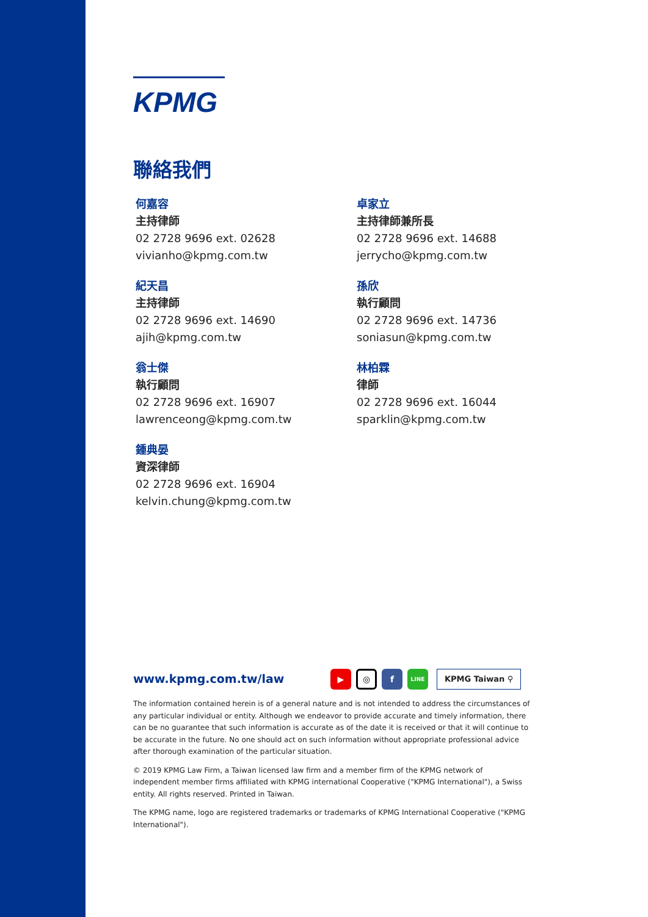KPMG
聯絡我們
何嘉容
主持律師
02 2728 9696 ext. 02628
vivianho@kpmg.com.tw
卓家立
主持律師兼所長
02 2728 9696 ext. 14688
jerrycho@kpmg.com.tw
紀天昌
主持律師
02 2728 9696 ext. 14690
ajih@kpmg.com.tw
孫欣
執行顧問
02 2728 9696 ext. 14736
soniasun@kpmg.com.tw
翁士傑
執行顧問
02 2728 9696 ext. 16907
lawrenceong@kpmg.com.tw
林柏霖
律師
02 2728 9696 ext. 16044
sparklin@kpmg.com.tw
鍾典晏
資深律師
02 2728 9696 ext. 16904
kelvin.chung@kpmg.com.tw
www.kpmg.com.tw/law ▶ ◎ f LINE KPMG Taiwan ⚲
The information contained herein is of a general nature and is not intended to address the circumstances of any particular individual or entity. Although we endeavor to provide accurate and timely information, there can be no guarantee that such information is accurate as of the date it is received or that it will continue to be accurate in the future. No one should act on such information without appropriate professional advice after thorough examination of the particular situation.
© 2019 KPMG Law Firm, a Taiwan licensed law firm and a member firm of the KPMG network of independent member firms affiliated with KPMG international Cooperative ("KPMG International"), a Swiss entity. All rights reserved. Printed in Taiwan.
The KPMG name, logo are registered trademarks or trademarks of KPMG International Cooperative ("KPMG International").